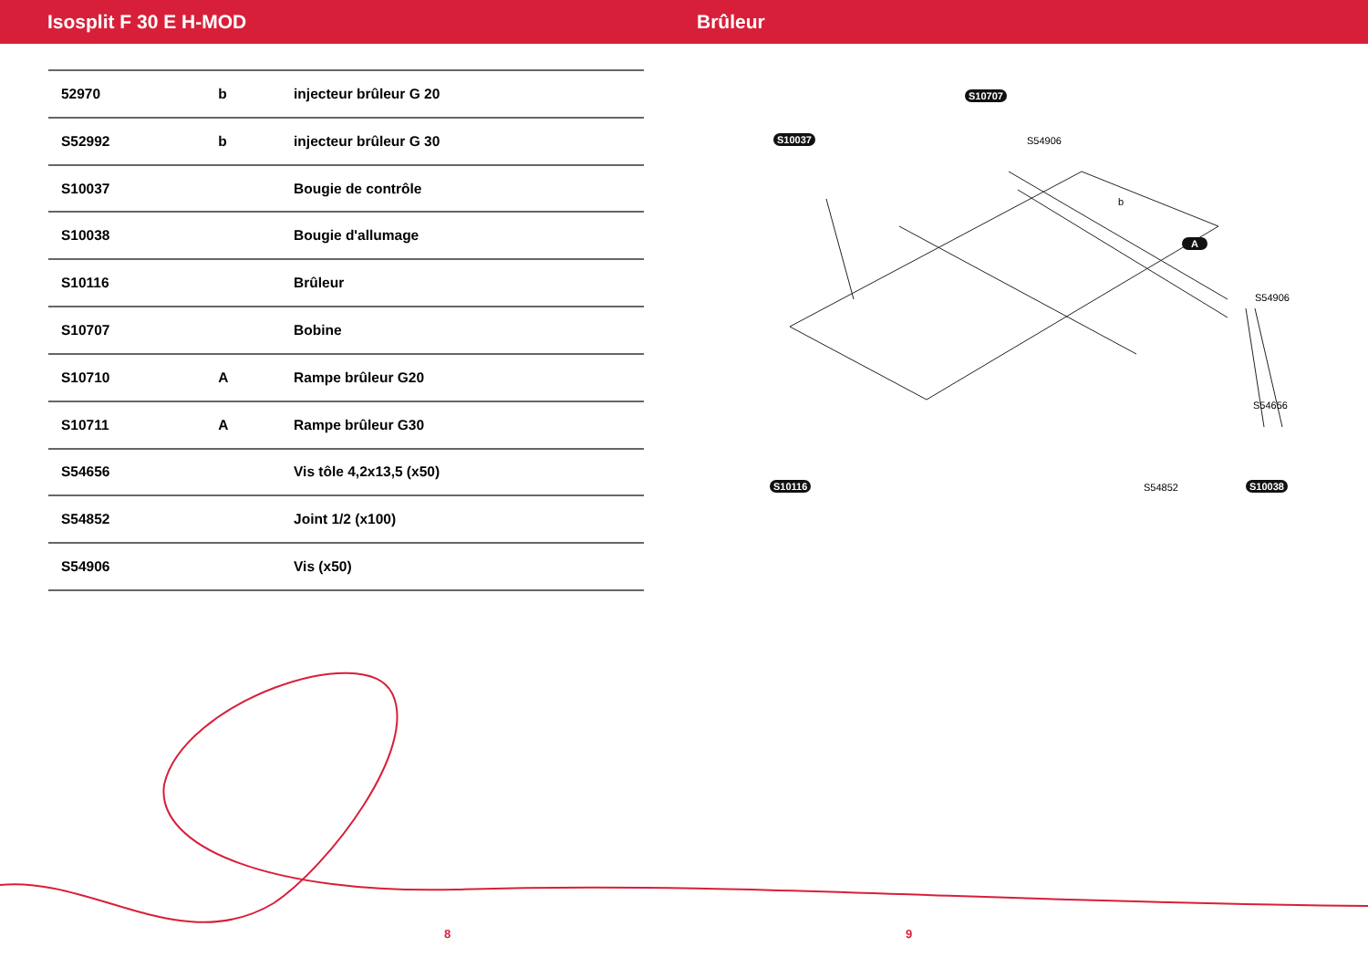Isosplit F 30 E H-MOD Brûleur
| 52970 | b | injecteur brûleur G 20 |
| S52992 | b | injecteur brûleur G 30 |
| S10037 | | Bougie de contrôle |
| S10038 | | Bougie d'allumage |
| S10116 | | Brûleur |
| S10707 | | Bobine |
| S10710 | A | Rampe brûleur G20 |
| S10711 | A | Rampe brûleur G30 |
| S54656 | | Vis tôle 4,2x13,5 (x50) |
| S54852 | | Joint 1/2 (x100) |
| S54906 | | Vis (x50) |
S10707
S54906 S10037
b
A
S54906
S54656
S54852 S10038 S10116
8 9